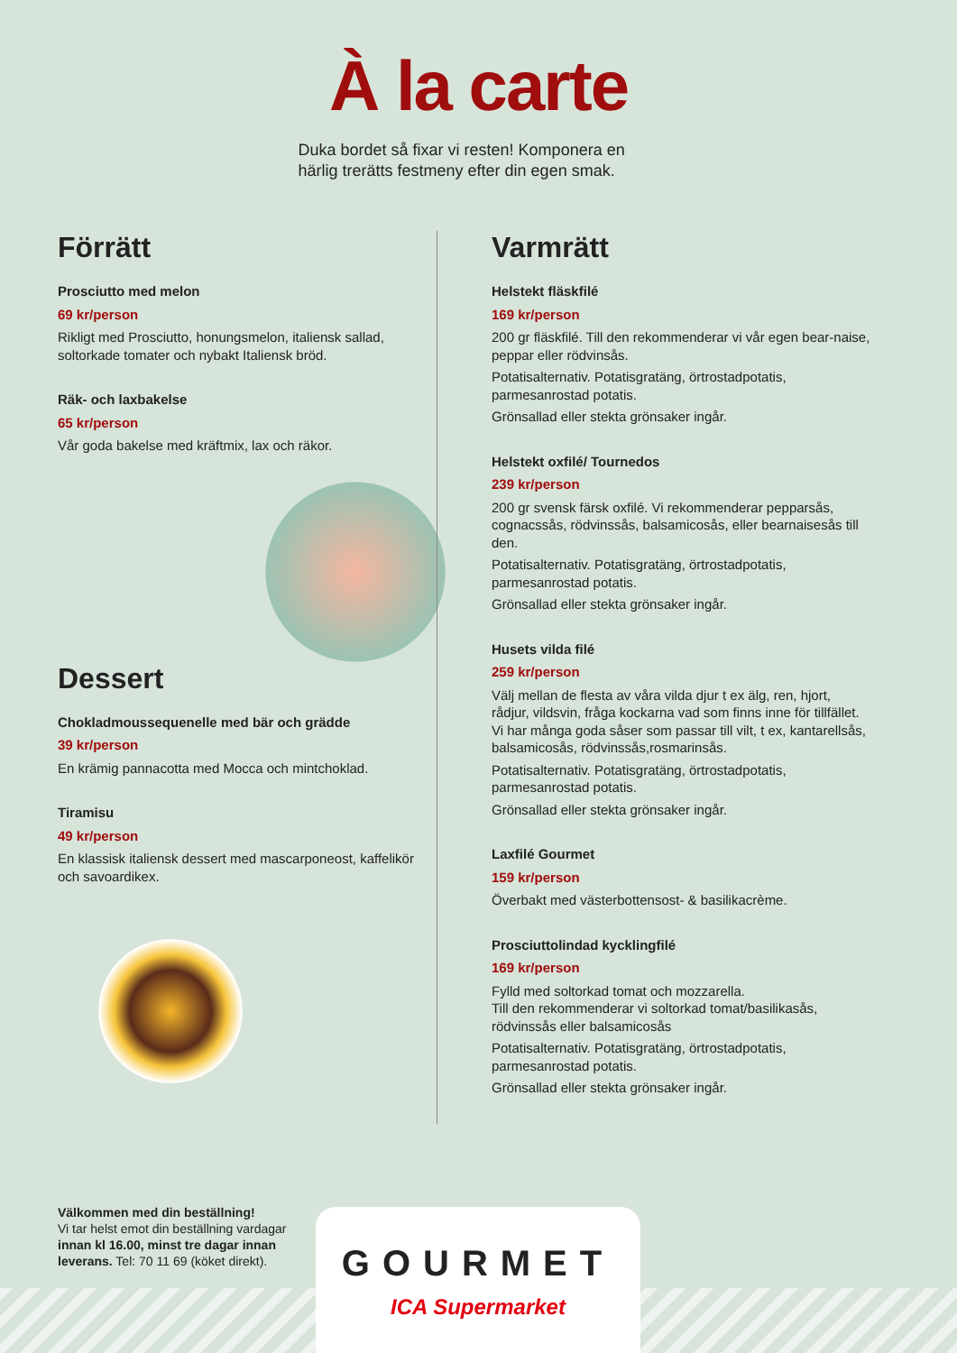À la carte
Duka bordet så fixar vi resten! Komponera en härlig trerätts festmeny efter din egen smak.
Förrätt
Prosciutto med melon
69 kr/person
Rikligt med Prosciutto, honungsmelon, italiensk sallad, soltorkade tomater och nybakt Italiensk bröd.
Räk- och laxbakelse
65 kr/person
Vår goda bakelse med kräftmix, lax och räkor.
Dessert
Chokladmoussequenelle med bär och grädde
39 kr/person
En krämig pannacotta med Mocca och mintchoklad.
Tiramisu
49 kr/person
En klassisk italiensk dessert med mascarponeost, kaffelikör och savoardikex.
Varmrätt
Helstekt fläskfilé
169 kr/person
200 gr fläskfilé. Till den rekommenderar vi vår egen bear-naise, peppar eller rödvinsås.
Potatisalternativ. Potatisgratäng, örtrostadpotatis, parmesanrostad potatis.
Grönsallad eller stekta grönsaker ingår.
Helstekt oxfilé/ Tournedos
239 kr/person
200 gr svensk färsk oxfilé. Vi rekommenderar pepparsås, cognacssås, rödvinssås, balsamicosås, eller bearnaisesås till den.
Potatisalternativ. Potatisgratäng, örtrostadpotatis, parmesanrostad potatis.
Grönsallad eller stekta grönsaker ingår.
Husets vilda filé
259 kr/person
Välj mellan de flesta av våra vilda djur t ex älg, ren, hjort, rådjur, vildsvin, fråga kockarna vad som finns inne för tillfället. Vi har många goda såser som passar till vilt, t ex, kantarellsås, balsamicosås, rödvinssås,rosmarinsås.
Potatisalternativ. Potatisgratäng, örtrostadpotatis, parmesanrostad potatis.
Grönsallad eller stekta grönsaker ingår.
Laxfilé Gourmet
159 kr/person
Överbakt med västerbottensost- & basilikacrème.
Prosciuttolindad kycklingfilé
169 kr/person
Fylld med soltorkad tomat och mozzarella.
Till den rekommenderar vi soltorkad tomat/basilikasås, rödvinssås eller balsamicosås
Potatisalternativ. Potatisgratäng, örtrostadpotatis, parmesanrostad potatis.
Grönsallad eller stekta grönsaker ingår.
Välkommen med din beställning!
Vi tar helst emot din beställning vardagar innan kl 16.00, minst tre dagar innan leverans. Tel: 70 11 69 (köket direkt).
GOURMET
ICA Supermarket